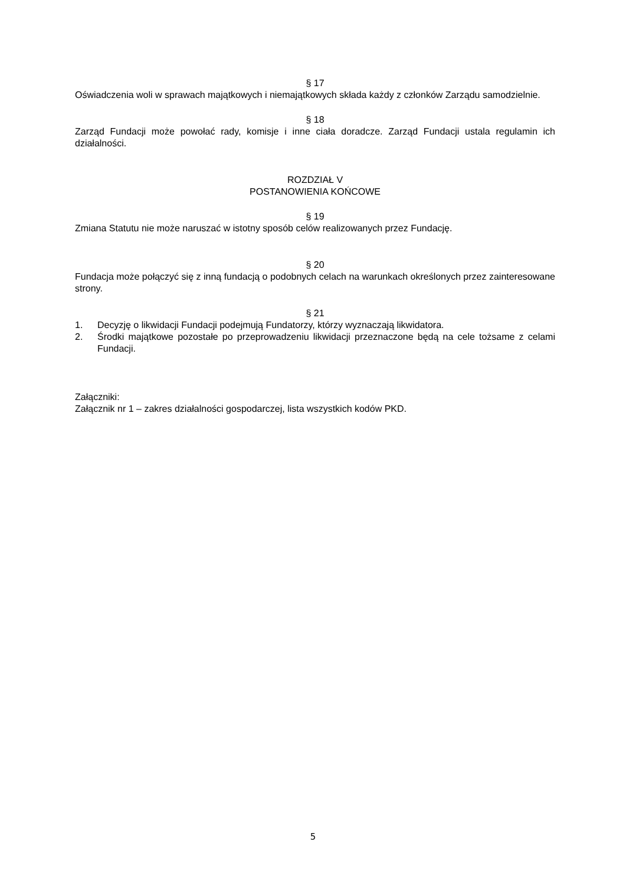§ 17
Oświadczenia woli w sprawach majątkowych i niemajątkowych składa każdy z członków Zarządu samodzielnie.
§ 18
Zarząd Fundacji może powołać rady, komisje i inne ciała doradcze. Zarząd Fundacji ustala regulamin ich działalności.
ROZDZIAŁ V
POSTANOWIENIA KOŃCOWE
§ 19
Zmiana Statutu nie może naruszać w istotny sposób celów realizowanych przez Fundację.
§ 20
Fundacja może połączyć się z inną fundacją o podobnych celach na warunkach określonych przez zainteresowane strony.
§ 21
1. Decyzję o likwidacji Fundacji podejmują Fundatorzy, którzy wyznaczają likwidatora.
2. Środki majątkowe pozostałe po przeprowadzeniu likwidacji przeznaczone będą na cele tożsame z celami Fundacji.
Załączniki:
Załącznik nr 1 – zakres działalności gospodarczej, lista wszystkich kodów PKD.
5